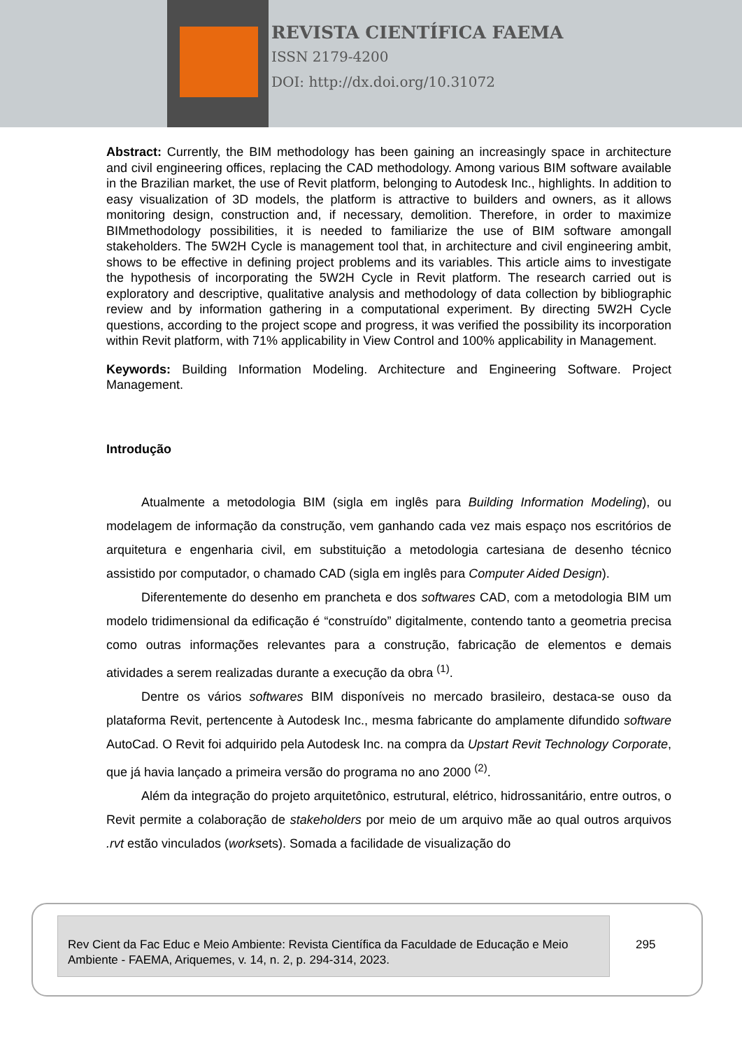REVISTA CIENTÍFICA FAEMA
ISSN 2179-4200
DOI: http://dx.doi.org/10.31072
Abstract: Currently, the BIM methodology has been gaining an increasingly space in architecture and civil engineering offices, replacing the CAD methodology. Among various BIM software available in the Brazilian market, the use of Revit platform, belonging to Autodesk Inc., highlights. In addition to easy visualization of 3D models, the platform is attractive to builders and owners, as it allows monitoring design, construction and, if necessary, demolition. Therefore, in order to maximize BIMmethodology possibilities, it is needed to familiarize the use of BIM software amongall stakeholders. The 5W2H Cycle is management tool that, in architecture and civil engineering ambit, shows to be effective in defining project problems and its variables. This article aims to investigate the hypothesis of incorporating the 5W2H Cycle in Revit platform. The research carried out is exploratory and descriptive, qualitative analysis and methodology of data collection by bibliographic review and by information gathering in a computational experiment. By directing 5W2H Cycle questions, according to the project scope and progress, it was verified the possibility its incorporation within Revit platform, with 71% applicability in View Control and 100% applicability in Management.
Keywords: Building Information Modeling. Architecture and Engineering Software. Project Management.
Introdução
Atualmente a metodologia BIM (sigla em inglês para Building Information Modeling), ou modelagem de informação da construção, vem ganhando cada vez mais espaço nos escritórios de arquitetura e engenharia civil, em substituição a metodologia cartesiana de desenho técnico assistido por computador, o chamado CAD (sigla em inglês para Computer Aided Design).
Diferentemente do desenho em prancheta e dos softwares CAD, com a metodologia BIM um modelo tridimensional da edificação é “construído” digitalmente, contendo tanto a geometria precisa como outras informações relevantes para a construção, fabricação de elementos e demais atividades a serem realizadas durante a execução da obra <sup>(1)</sup>.
Dentre os vários softwares BIM disponíveis no mercado brasileiro, destaca-se ouso da plataforma Revit, pertencente à Autodesk Inc., mesma fabricante do amplamente difundido software AutoCad. O Revit foi adquirido pela Autodesk Inc. na compra da Upstart Revit Technology Corporate, que já havia lançado a primeira versão do programa no ano 2000 <sup>(2)</sup>.
Além da integração do projeto arquitetônico, estrutural, elétrico, hidrossanitário, entre outros, o Revit permite a colaboração de stakeholders por meio de um arquivo mãe ao qual outros arquivos .rvt estão vinculados (worksets). Somada a facilidade de visualização do
Rev Cient da Fac Educ e Meio Ambiente: Revista Científica da Faculdade de Educação e Meio Ambiente - FAEMA, Ariquemes, v. 14, n. 2, p. 294-314, 2023.
295